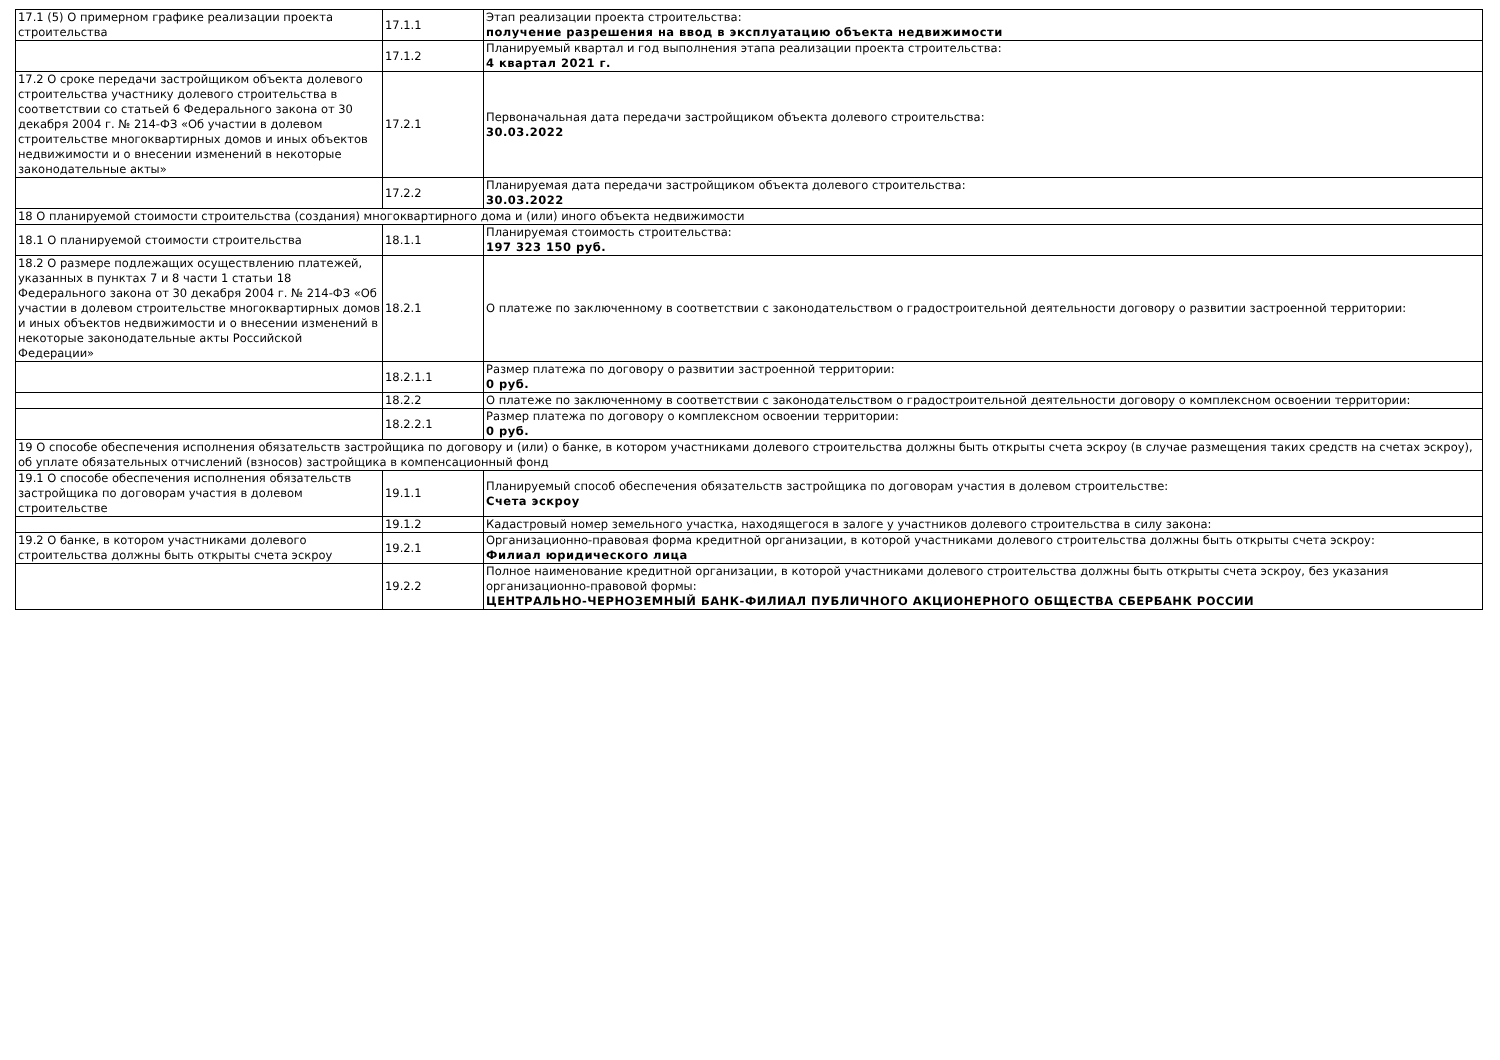| 17.1 (5) О примерном графике реализации проекта строительства | 17.1.1 | Этап реализации проекта строительства: получение разрешения на ввод в эксплуатацию объекта недвижимости |
| | 17.1.2 | Планируемый квартал и год выполнения этапа реализации проекта строительства: 4 квартал 2021 г. |
| 17.2 О сроке передачи застройщиком объекта долевого строительства участнику долевого строительства в соответствии со статьей 6 Федерального закона от 30 декабря 2004 г. № 214-ФЗ «Об участии в долевом строительстве многоквартирных домов и иных объектов недвижимости и о внесении изменений в некоторые законодательные акты» | 17.2.1 | Первоначальная дата передачи застройщиком объекта долевого строительства: 30.03.2022 |
| | 17.2.2 | Планируемая дата передачи застройщиком объекта долевого строительства: 30.03.2022 |
| 18 О планируемой стоимости строительства (создания) многоквартирного дома и (или) иного объекта недвижимости | | |
| 18.1 О планируемой стоимости строительства | 18.1.1 | Планируемая стоимость строительства: 197 323 150 руб. |
| 18.2 О размере подлежащих осуществлению платежей, указанных в пунктах 7 и 8 части 1 статьи 18 Федерального закона от 30 декабря 2004 г. № 214-ФЗ «Об участии в долевом строительстве многоквартирных домов и иных объектов недвижимости и о внесении изменений в некоторые законодательные акты Российской Федерации» | 18.2.1 | О платеже по заключенному в соответствии с законодательством о градостроительной деятельности договору о развитии застроенной территории: |
| | 18.2.1.1 | Размер платежа по договору о развитии застроенной территории: 0 руб. |
| | 18.2.2 | О платеже по заключенному в соответствии с законодательством о градостроительной деятельности договору о комплексном освоении территории: |
| | 18.2.2.1 | Размер платежа по договору о комплексном освоении территории: 0 руб. |
| 19 О способе обеспечения исполнения обязательств застройщика по договору и (или) о банке, в котором участниками долевого строительства должны быть открыты счета эскроу (в случае размещения таких средств на счетах эскроу), об уплате обязательных отчислений (взносов) застройщика в компенсационный фонд | | |
| 19.1 О способе обеспечения исполнения обязательств застройщика по договорам участия в долевом строительстве | 19.1.1 | Планируемый способ обеспечения обязательств застройщика по договорам участия в долевом строительстве: Счета эскроу |
| | 19.1.2 | Кадастровый номер земельного участка, находящегося в залоге у участников долевого строительства в силу закона: |
| 19.2 О банке, в котором участниками долевого строительства должны быть открыты счета эскроу | 19.2.1 | Организационно-правовая форма кредитной организации, в которой участниками долевого строительства должны быть открыты счета эскроу: Филиал юридического лица |
| | 19.2.2 | Полное наименование кредитной организации, в которой участниками долевого строительства должны быть открыты счета эскроу, без указания организационно-правовой формы: ЦЕНТРАЛЬНО-ЧЕРНОЗЕМНЫЙ БАНК-ФИЛИАЛ ПУБЛИЧНОГО АКЦИОНЕРНОГО ОБЩЕСТВА СБЕРБАНК РОССИИ |